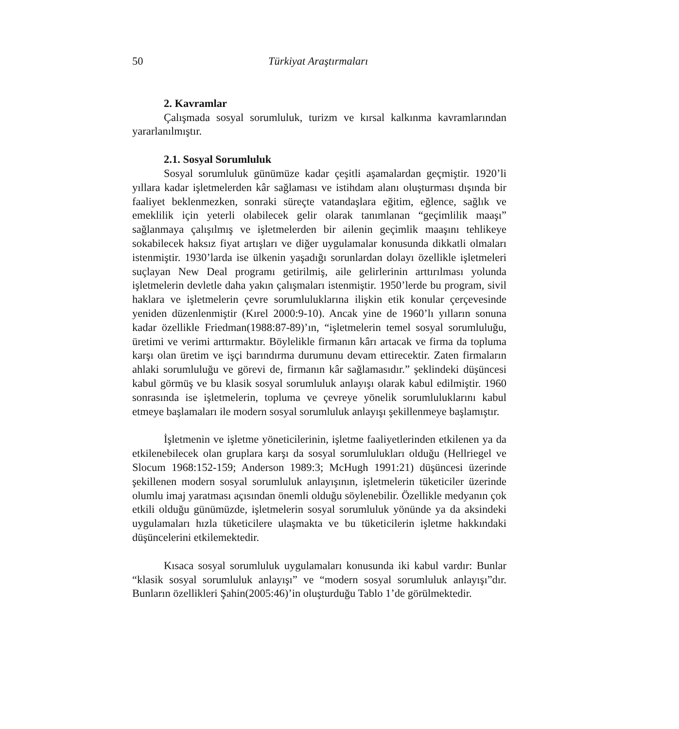50 Türkiyat Araştırmaları
2. Kavramlar
Çalışmada sosyal sorumluluk, turizm ve kırsal kalkınma kavramlarından yararlanılmıştır.
2.1. Sosyal Sorumluluk
Sosyal sorumluluk günümüze kadar çeşitli aşamalardan geçmiştir. 1920’li yıllara kadar işletmelerden kâr sağlaması ve istihdam alanı oluşturması dışında bir faaliyet beklenmezken, sonraki süreçte vatandaşlara eğitim, eğlence, sağlık ve emeklilik için yeterli olabilecek gelir olarak tanımlanan “geçimlilik maaşı” sağlanmaya çalışılmış ve işletmelerden bir ailenin geçimlik maaşını tehlikeye sokabilecek haksız fiyat artışları ve diğer uygulamalar konusunda dikkatli olmaları istenmiştir. 1930’larda ise ülkenin yaşadığı sorunlardan dolayı özellikle işletmeleri suçlayan New Deal programı getirilmiş, aile gelirlerinin arttırılması yolunda işletmelerin devletle daha yakın çalışmaları istenmiştir. 1950’lerde bu program, sivil haklara ve işletmelerin çevre sorumluluklarına ilişkin etik konular çerçevesinde yeniden düzenlenmiştir (Kırel 2000:9-10). Ancak yine de 1960’lı yılların sonuna kadar özellikle Friedman(1988:87-89)’ın, “işletmelerin temel sosyal sorumluluğu, üretimi ve verimi arttırmaktır. Böylelikle firmanın kârı artacak ve firma da topluma karşı olan üretim ve işçi barındırma durumunu devam ettirecektir. Zaten firmaların ahlaki sorumluluğu ve görevi de, firmanın kâr sağlamasıdır.” şeklindeki düşüncesi kabul görmüş ve bu klasik sosyal sorumluluk anlayışı olarak kabul edilmiştir. 1960 sonrasında ise işletmelerin, topluma ve çevreye yönelik sorumluluklarını kabul etmeye başlamaları ile modern sosyal sorumluluk anlayışı şekillenmeye başlamıştır.
İşletmenin ve işletme yöneticilerinin, işletme faaliyetlerinden etkilenen ya da etkilenebilecek olan gruplara karşı da sosyal sorumlulukları olduğu (Hellriegel ve Slocum 1968:152-159; Anderson 1989:3; McHugh 1991:21) düşüncesi üzerinde şekillenen modern sosyal sorumluluk anlayışının, işletmelerin tüketiciler üzerinde olumlu imaj yaratması açısından önemli olduğu söylenebilir. Özellikle medyanın çok etkili olduğu günümüzde, işletmelerin sosyal sorumluluk yönünde ya da aksindeki uygulamaları hızla tüketicilere ulaşmakta ve bu tüketicilerin işletme hakkındaki düşüncelerini etkilemektedir.
Kısaca sosyal sorumluluk uygulamaları konusunda iki kabul vardır: Bunlar “klasik sosyal sorumluluk anlayışı” ve “modern sosyal sorumluluk anlayışı”dır. Bunların özellikleri Şahin(2005:46)’in oluşturduğu Tablo 1’de görülmektedir.